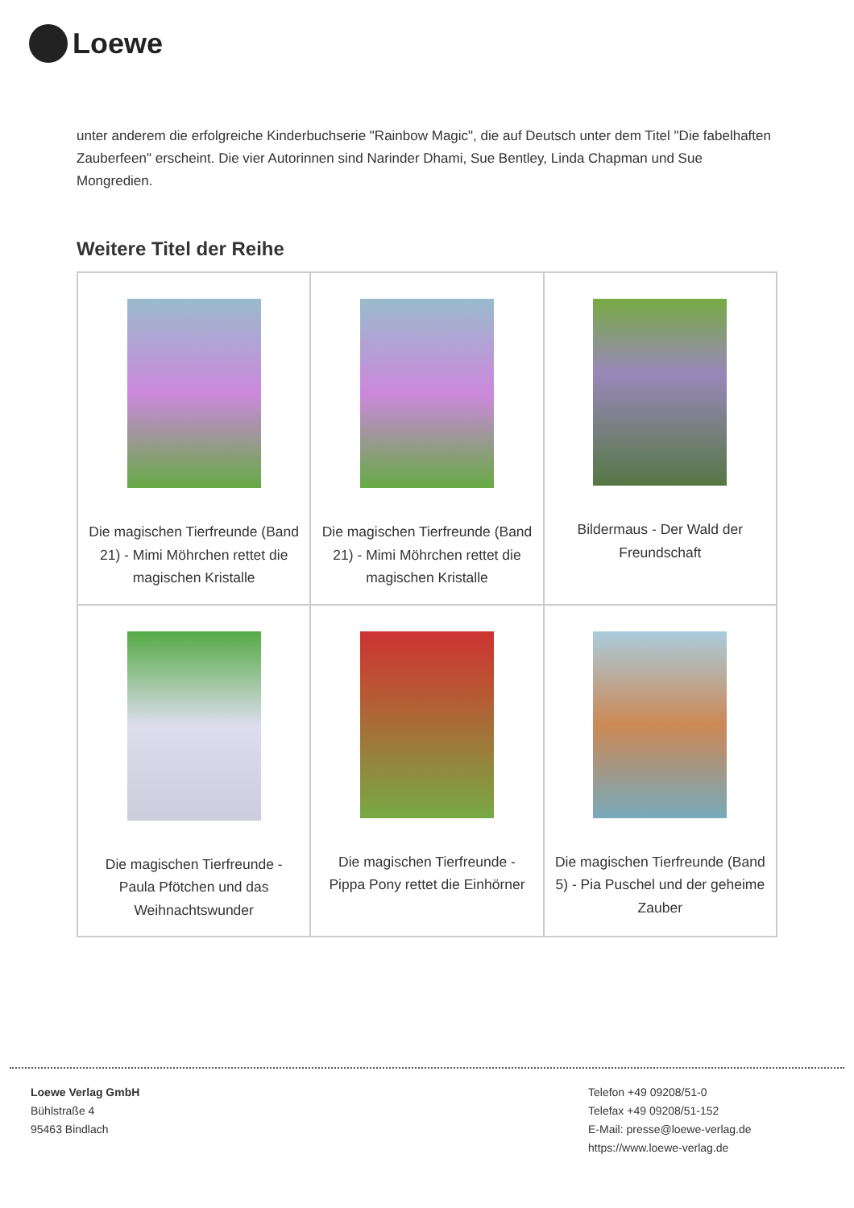Loewe
unter anderem die erfolgreiche Kinderbuchserie "Rainbow Magic", die auf Deutsch unter dem Titel "Die fabelhaften Zauberfeen" erscheint. Die vier Autorinnen sind Narinder Dhami, Sue Bentley, Linda Chapman und Sue Mongredien.
Weitere Titel der Reihe
| Die magischen Tierfreunde (Band 21) - Mimi Möhrchen rettet die magischen Kristalle | Die magischen Tierfreunde (Band 21) - Mimi Möhrchen rettet die magischen Kristalle | Bildermaus - Der Wald der Freundschaft |
| Die magischen Tierfreunde - Paula Pfötchen und das Weihnachtswunder | Die magischen Tierfreunde - Pippa Pony rettet die Einhörner | Die magischen Tierfreunde (Band 5) - Pia Puschel und der geheime Zauber |
Loewe Verlag GmbH
Bühlstraße 4
95463 Bindlach
Telefon +49 09208/51-0
Telefax +49 09208/51-152
E-Mail: presse@loewe-verlag.de
https://www.loewe-verlag.de